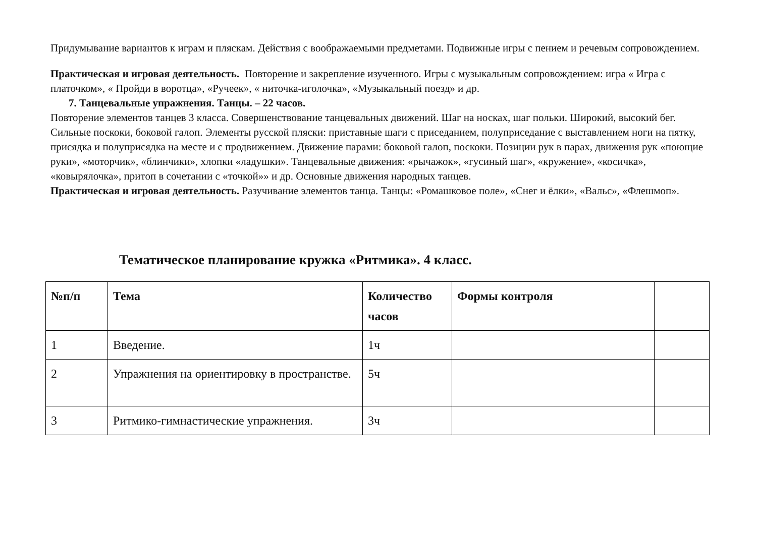Придумывание вариантов к играм и пляскам. Действия с воображаемыми предметами. Подвижные игры с пением и речевым сопровождением.
Практическая и игровая деятельность. Повторение и закрепление изученного. Игры с музыкальным сопровождением: игра « Игра с платочком», « Пройди в воротца», «Ручеек», « ниточка-иголочка», «Музыкальный поезд» и др.
7. Танцевальные упражнения. Танцы. – 22 часов.
Повторение элементов танцев 3 класса. Совершенствование танцевальных движений. Шаг на носках, шаг польки. Широкий, высокий бег. Сильные поскоки, боковой галоп. Элементы русской пляски: приставные шаги с приседанием, полуприседание с выставлением ноги на пятку, присядка и полуприсядка на месте и с продвижением. Движение парами: боковой галоп, поскоки. Позиции рук в парах, движения рук «поющие руки», «моторчик», «блинчики», хлопки «ладушки». Танцевальные движения: «рычажок», «гусиный шаг», «кружение», «косичка», «ковырялочка», притоп в сочетании с «точкой»» и др. Основные движения народных танцев.
Практическая и игровая деятельность. Разучивание элементов танца. Танцы: «Ромашковое поле», «Снег и ёлки», «Вальс», «Флешмоп».
Тематическое планирование кружка «Ритмика». 4 класс.
| №п/п | Тема | Количество часов | Формы контроля | |
| --- | --- | --- | --- | --- |
| 1 | Введение. | 1ч | | |
| 2 | Упражнения на ориентировку в пространстве. | 5ч | | |
| 3 | Ритмико-гимнастические упражнения. | 3ч | | |